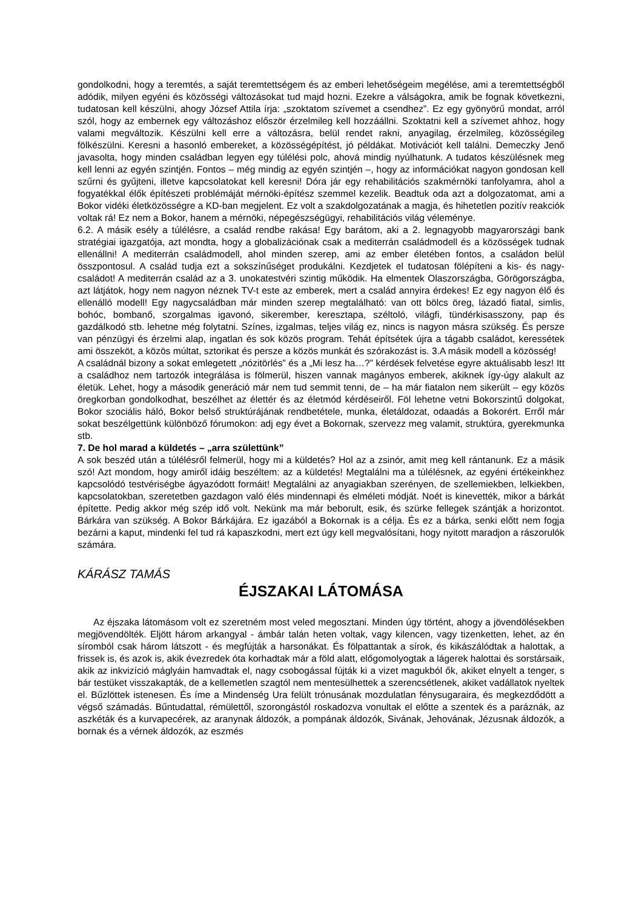gondolkodni, hogy a teremtés, a saját teremtettségem és az emberi lehetőségeim megélése, ami a teremtettségből adódik, milyen egyéni és közösségi változásokat tud majd hozni. Ezekre a válságokra, amik be fognak következni, tudatosan kell készülni, ahogy József Attila írja: „szoktatom szívemet a csendhez”. Ez egy gyönyörű mondat, arról szól, hogy az embernek egy változáshoz először érzelmileg kell hozzáállni. Szoktatni kell a szívemet ahhoz, hogy valami megváltozik. Készülni kell erre a változásra, belül rendet rakni, anyagilag, érzelmileg, közösségileg fölkészülni. Keresni a hasonló embereket, a közösségépítést, jó példákat. Motivációt kell találni. Demeczky Jenő javasolta, hogy minden családban legyen egy túlélési polc, ahová mindig nyúlhatunk. A tudatos készülésnek meg kell lenni az egyén szintjén. Fontos – még mindig az egyén szintjén –, hogy az információkat nagyon gondosan kell szűrni és gyűjteni, illetve kapcsolatokat kell keresni! Dóra jár egy rehabilitációs szakmérnöki tanfolyamra, ahol a fogyatékkal élők építészeti problémáját mérnöki-építész szemmel kezelik. Beadtuk oda azt a dolgozatomat, ami a Bokor vidéki életközösségre a KD-ban megjelent. Ez volt a szakdolgozatának a magja, és hihetetlen pozitív reakciók voltak rá! Ez nem a Bokor, hanem a mérnöki, népegészségügyi, rehabilitációs világ véleménye.
6.2. A másik esély a túlélésre, a család rendbe rakása! Egy barátom, aki a 2. legnagyobb magyarországi bank stratégiai igazgatója, azt mondta, hogy a globalizációnak csak a mediterrán családmodell és a közösségek tudnak ellenállni! A mediterrán családmodell, ahol minden szerep, ami az ember életében fontos, a családon belül összpontosul. A család tudja ezt a sokszínűséget produkálni. Kezdjetek el tudatosan fölépíteni a kis- és nagy-családot! A mediterrán család az a 3. unokatestvéri szintig működik. Ha elmentek Olaszországba, Görögországba, azt látjátok, hogy nem nagyon néznek TV-t este az emberek, mert a család annyira érdekes! Ez egy nagyon élő és ellenálló modell! Egy nagycsaládban már minden szerep megtalálható: van ott bölcs öreg, lázadó fiatal, simlis, bohóc, bombanő, szorgalmas igavonó, sikerember, keresztapa, széltoló, világfi, tündérkisasszony, pap és gazdálkodó stb. lehetne még folytatni. Színes, izgalmas, teljes világ ez, nincs is nagyon másra szükség. És persze van pénzügyi és érzelmi alap, ingatlan és sok közös program. Tehát építsétek újra a tágabb családot, keressétek ami összeköt, a közös múltat, sztorikat és persze a közös munkát és szórakozást is. 3.A másik modell a közösség!
A családnál bizony a sokat emlegetett „nózitörlés” és a „Mi lesz ha…?” kérdések felvetése egyre aktuálisabb lesz! Itt a családhoz nem tartozók integrálása is fölmerül, hiszen vannak magányos emberek, akiknek így-úgy alakult az életük. Lehet, hogy a második generáció már nem tud semmit tenni, de – ha már fiatalon nem sikerült – egy közös öregkorban gondolkodhat, beszélhet az élettér és az életmód kérdéseiről. Föl lehetne vetni Bokorszintű dolgokat, Bokor szociális háló, Bokor belső struktúrájának rendbetétele, munka, életáldozat, odaadás a Bokorért. Erről már sokat beszélgettünk különböző fórumokon: adj egy évet a Bokornak, szervezz meg valamit, struktúra, gyerekmunka stb.
7. De hol marad a küldetés – „arra születtünk”
A sok beszéd után a túlélésről felmerül, hogy mi a küldetés? Hol az a zsinór, amit meg kell rántanunk. Ez a másik szó! Azt mondom, hogy amiről idáig beszéltem: az a küldetés! Megtalálni ma a túlélésnek, az egyéni értékeinkhez kapcsolódó testvériségbe ágyazódott formáit! Megtalálni az anyagiakban szerényen, de szellemiekben, lelkiekben, kapcsolatokban, szeretetben gazdagon való élés mindennapi és elméleti módját. Noét is kinevették, mikor a bárkát építette. Pedig akkor még szép idő volt. Nekünk ma már beborult, esik, és szürke fellegek szántják a horizontot. Bárkára van szükség. A Bokor Bárkájára. Ez igazából a Bokornak is a célja. És ez a bárka, senki előtt nem fogja bezárni a kaput, mindenki fel tud rá kapaszkodni, mert ezt úgy kell megvalósítani, hogy nyitott maradjon a rászorulók számára.
KÁRÁSZ TAMÁS
ÉJSZAKAI LÁTOMÁSA
Az éjszaka látomásom volt ez szeretném most veled megosztani. Minden úgy történt, ahogy a jövendölésekben megjövendölték. Eljött három arkangyal - ámbár talán heten voltak, vagy kilencen, vagy tizenketten, lehet, az én síromból csak három látszott - és megfújták a harsonákat. És fölpattantak a sírok, és kikászálódtak a halottak, a frissek is, és azok is, akik évezredek óta korhadtak már a föld alatt, előgomolyogtak a lágerek halottai és sorstársaik, akik az inkvizíció máglyáin hamvadtak el, nagy csobogással fújták ki a vizet magukból ők, akiket elnyelt a tenger, s bár testüket visszakapták, de a kellemetlen szagtól nem mentesülhettek a szerencsétlenek, akiket vadállatok nyeltek el. Bűzlöttek istenesen. És íme a Mindenség Ura felült trónusának mozdulatlan fénysugaraira, és megkezdődött a végső számadás. Bűntudattal, rémülettől, szorongástól roskadozva vonultak el előtte a szentek és a paráznák, az aszkéták és a kurvapecérek, az aranynak áldozók, a pompának áldozók, Sivának, Jehovának, Jézusnak áldozók, a bornak és a vérnek áldozók, az eszmés